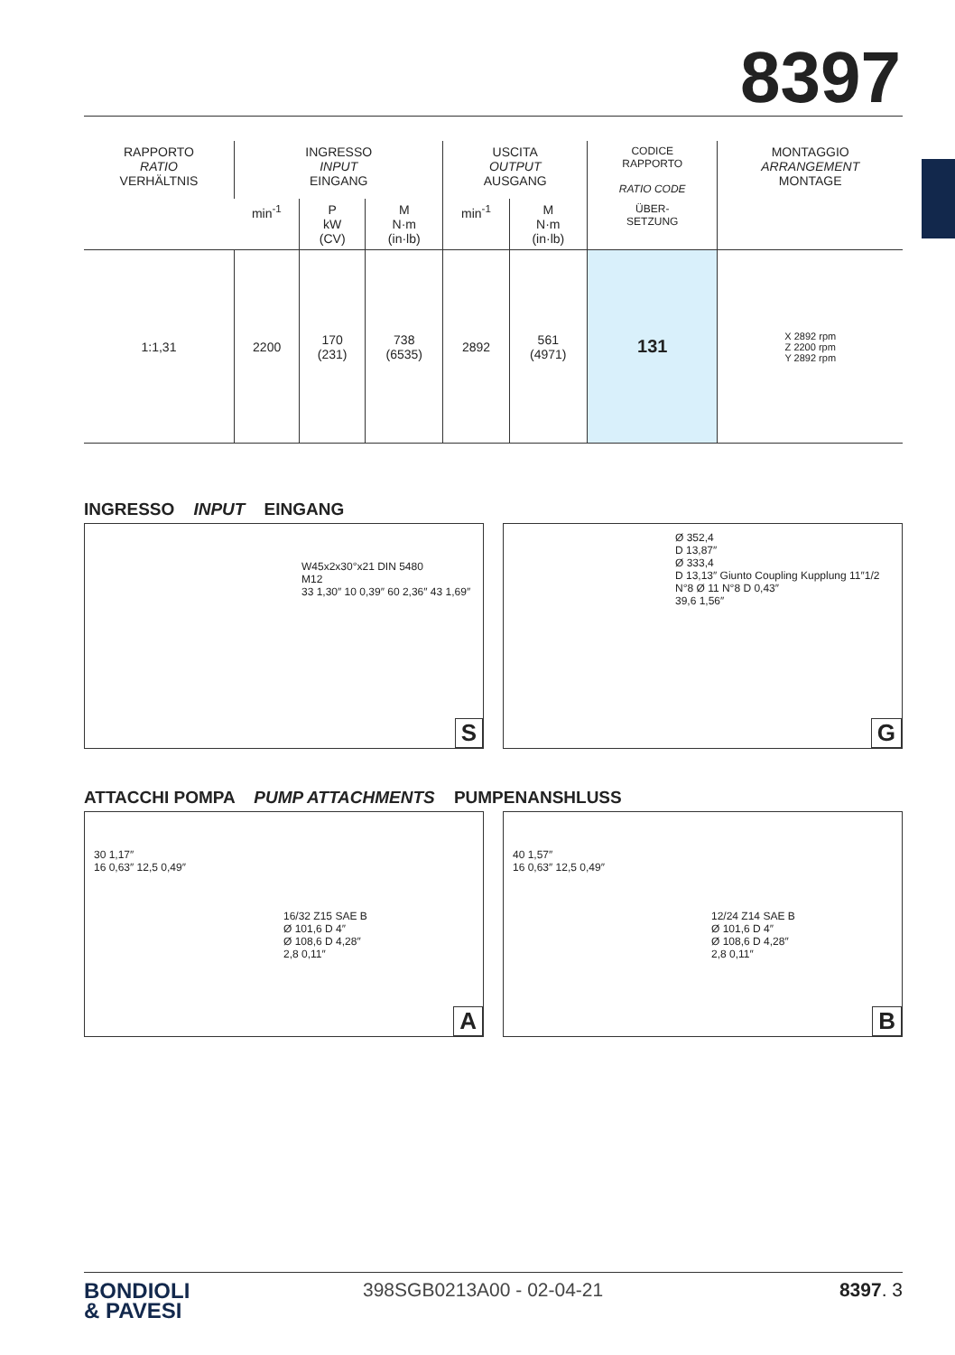8397
| RAPPORTO RATIO VERHÄLTNIS | INGRESSO INPUT EINGANG | | | USCITA OUTPUT AUSGANG | | CODICE RAPPORTO RATIO CODE | MONTAGGIO ARRANGEMENT MONTAGE |
| --- | --- | --- | --- | --- | --- | --- | --- |
| | min<sup>-1</sup> | P kW (CV) | M N·m (in·lb) | min<sup>-1</sup> | M N·m (in·lb) | ÜBER- SETZUNG | |
| 1:1,31 | 2200 | 170 (231) | 738 (6535) | 2892 | 561 (4971) | 131 | X 2892 rpm Z 2200 rpm Y 2892 rpm |
INGRESSO INPUT EINGANG
W45x2x30°x21 DIN 5480
M12
33 1,30″ 10 0,39″ 60 2,36″ 43 1,69″
S
Ø 352,4
D 13,87″
Ø 333,4
D 13,13″ Giunto Coupling Kupplung 11″1/2
N°8 Ø 11 N°8 D 0,43″
39,6 1,56″
G
ATTACCHI POMPA PUMP ATTACHMENTS PUMPENANSHLUSS
30 1,17″
16 0,63″ 12,5 0,49″
16/32 Z15 SAE B
Ø 101,6 D 4″
Ø 108,6 D 4,28″
2,8 0,11″
A
40 1,57″
16 0,63″ 12,5 0,49″
12/24 Z14 SAE B
Ø 101,6 D 4″
Ø 108,6 D 4,28″
2,8 0,11″
B
BONDIOLI
& PAVESI
398SGB0213A00 - 02-04-21 8397. 3